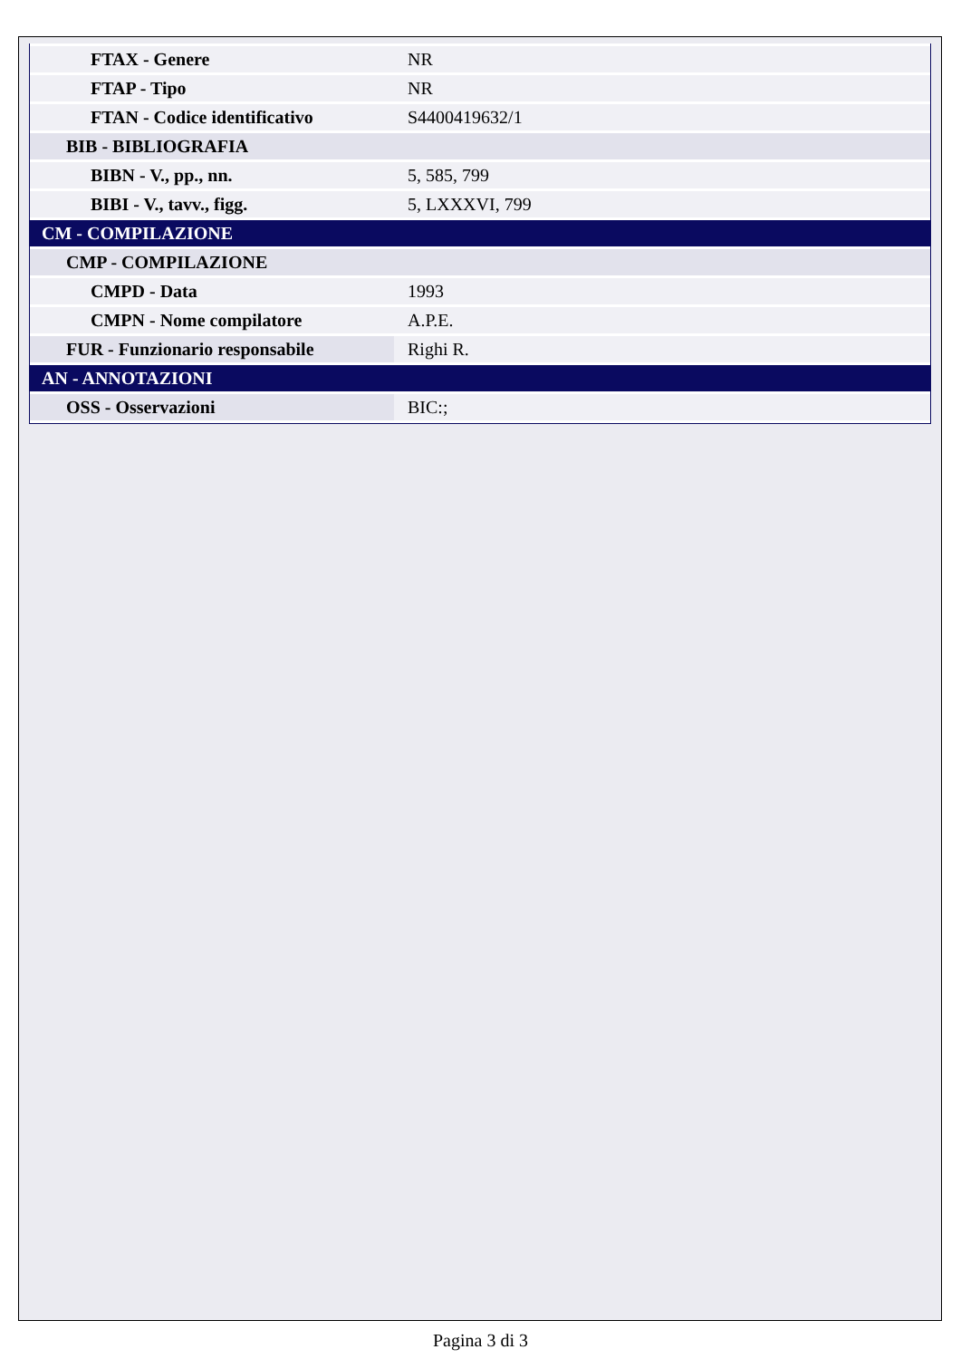| FTAX - Genere | NR |
| FTAP - Tipo | NR |
| FTAN - Codice identificativo | S4400419632/1 |
| BIB - BIBLIOGRAFIA | |
| BIBN - V., pp., nn. | 5, 585, 799 |
| BIBI - V., tavv., figg. | 5, LXXXVI, 799 |
| CM - COMPILAZIONE | |
| CMP - COMPILAZIONE | |
| CMPD - Data | 1993 |
| CMPN - Nome compilatore | A.P.E. |
| FUR - Funzionario responsabile | Righi R. |
| AN - ANNOTAZIONI | |
| OSS - Osservazioni | BIC:; |
Pagina 3 di 3